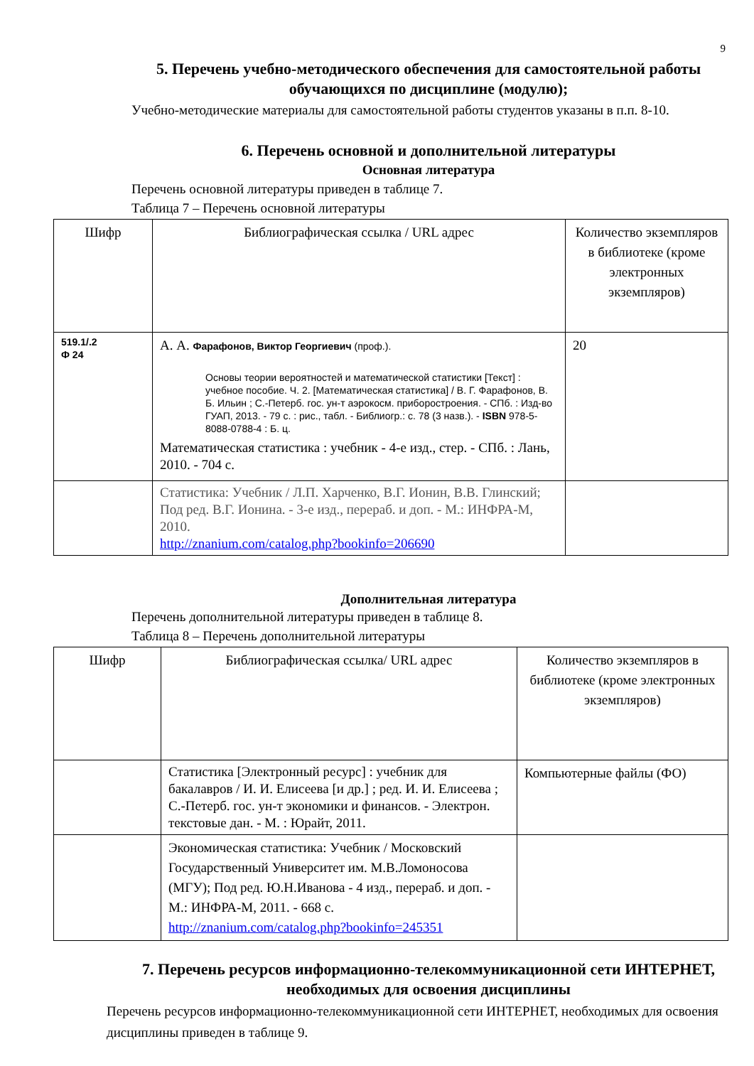9
5. Перечень учебно-методического обеспечения для самостоятельной работы обучающихся по дисциплине (модулю);
Учебно-методические материалы для самостоятельной работы студентов указаны в п.п. 8-10.
6. Перечень основной и дополнительной литературы
Основная литература
Перечень основной литературы приведен в таблице 7.
Таблица 7 – Перечень основной литературы
| Шифр | Библиографическая ссылка / URL адрес | Количество экземпляров в библиотеке (кроме электронных экземпляров) |
| --- | --- | --- |
| 519.1/.2 Ф 24 | А. А. Фарафонов, Виктор Георгиевич (проф.). Основы теории вероятностей и математической статистики [Текст] : учебное пособие. Ч. 2. [Математическая статистика] / В. Г. Фарафонов, В. Б. Ильин ; С.-Петерб. гос. ун-т аэрокосм. приборостроения. - СПб. : Изд-во ГУАП, 2013. - 79 с. : рис., табл. - Библиогр.: с. 78 (3 назв.). - ISBN 978-5-8088-0788-4 : Б. ц. Математическая статистика : учебник - 4-е изд., стер. - СПб. : Лань, 2010. - 704 с. | 20 |
| | Статистика: Учебник / Л.П. Харченко, В.Г. Ионин, В.В. Глинский; Под ред. В.Г. Ионина. - 3-е изд., перераб. и доп. - М.: ИНФРА-М, 2010. http://znanium.com/catalog.php?bookinfo=206690 | |
Дополнительная литература
Перечень дополнительной литературы приведен в таблице 8.
Таблица 8 – Перечень дополнительной литературы
| Шифр | Библиографическая ссылка/ URL адрес | Количество экземпляров в библиотеке (кроме электронных экземпляров) |
| --- | --- | --- |
| | Статистика [Электронный ресурс] : учебник для бакалавров / И. И. Елисеева [и др.] ; ред. И. И. Елисеева ; С.-Петерб. гос. ун-т экономики и финансов. - Электрон. текстовые дан. - М. : Юрайт, 2011. | Компьютерные файлы (ФО) |
| | Экономическая статистика: Учебник / Московский Государственный Университет им. М.В.Ломоносова (МГУ); Под ред. Ю.Н.Иванова - 4 изд., перераб. и доп. - М.: ИНФРА-М, 2011. - 668 с. http://znanium.com/catalog.php?bookinfo=245351 | |
7. Перечень ресурсов информационно-телекоммуникационной сети ИНТЕРНЕТ, необходимых для освоения дисциплины
Перечень ресурсов информационно-телекоммуникационной сети ИНТЕРНЕТ, необходимых для освоения дисциплины приведен в таблице 9.